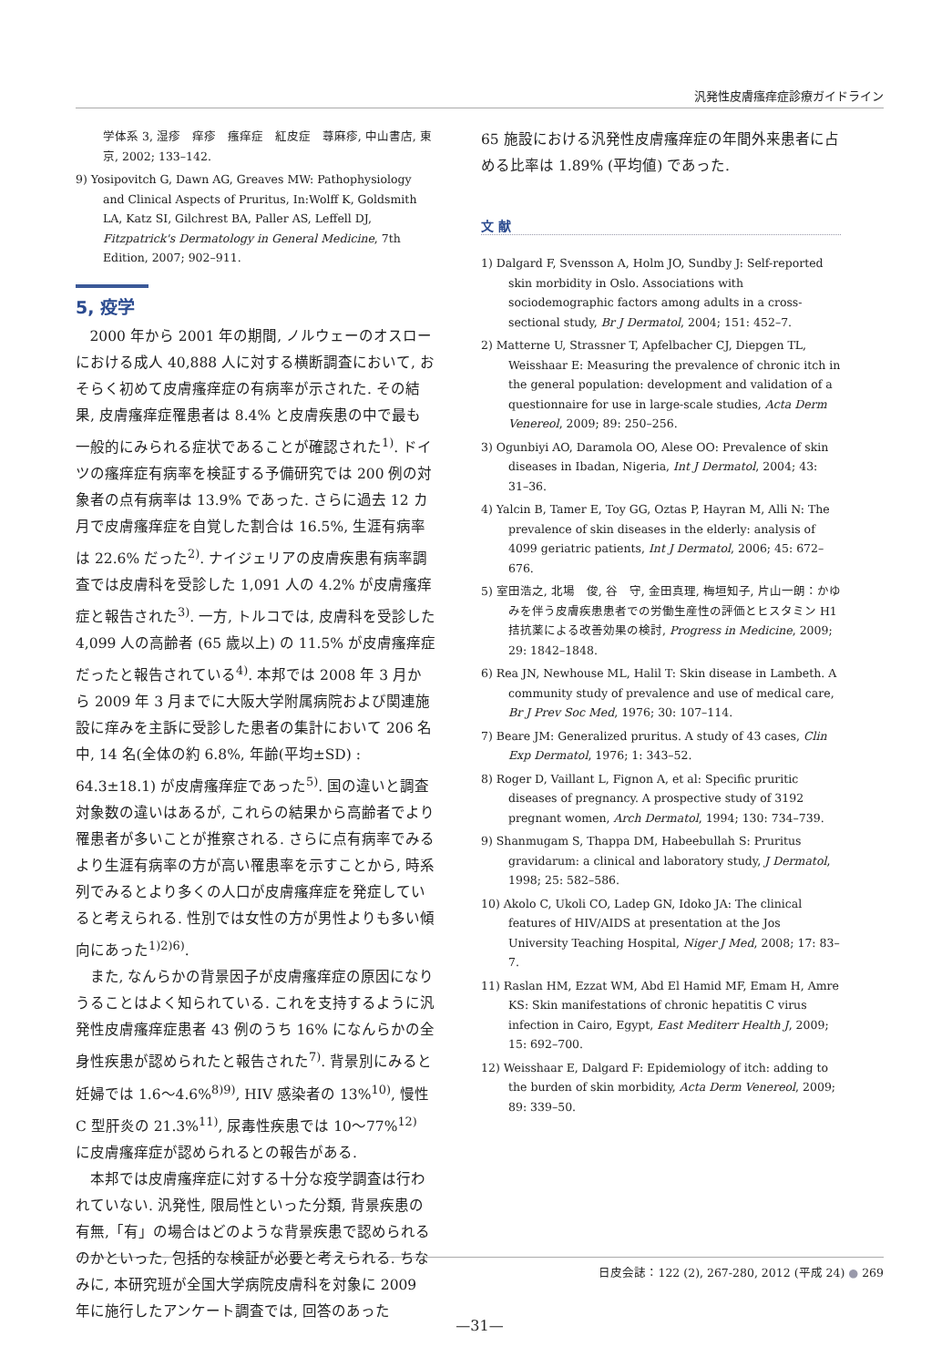汎発性皮膚瘙痒症診療ガイドライン
学体系 3, 湿疹　痒疹　瘙痒症　紅皮症　蕁麻疹, 中山書店, 東京, 2002; 133–142.
9) Yosipovitch G, Dawn AG, Greaves MW: Pathophysiology and Clinical Aspects of Pruritus, In:Wolff K, Goldsmith LA, Katz SI, Gilchrest BA, Paller AS, Leffell DJ, Fitzpatrick's Dermatology in General Medicine, 7th Edition, 2007; 902–911.
5, 疫学
2000 年から 2001 年の期間, ノルウェーのオスローにおける成人 40,888 人に対する横断調査において, おそらく初めて皮膚瘙痒症の有病率が示された. その結果, 皮膚瘙痒症罹患者は 8.4% と皮膚疾患の中で最も一般的にみられる症状であることが確認された<sup>1)</sup>. ドイツの瘙痒症有病率を検証する予備研究では 200 例の対象者の点有病率は 13.9% であった. さらに過去 12 カ月で皮膚瘙痒症を自覚した割合は 16.5%, 生涯有病率は 22.6% だった<sup>2)</sup>. ナイジェリアの皮膚疾患有病率調査では皮膚科を受診した 1,091 人の 4.2% が皮膚瘙痒症と報告された<sup>3)</sup>. 一方, トルコでは, 皮膚科を受診した 4,099 人の高齢者 (65 歳以上) の 11.5% が皮膚瘙痒症だったと報告されている<sup>4)</sup>. 本邦では 2008 年 3 月から 2009 年 3 月までに大阪大学附属病院および関連施設に痒みを主訴に受診した患者の集計において 206 名中, 14 名(全体の約 6.8%, 年齢(平均±SD) : 64.3±18.1) が皮膚瘙痒症であった<sup>5)</sup>. 国の違いと調査対象数の違いはあるが, これらの結果から高齢者でより罹患者が多いことが推察される. さらに点有病率でみるより生涯有病率の方が高い罹患率を示すことから, 時系列でみるとより多くの人口が皮膚瘙痒症を発症していると考えられる. 性別では女性の方が男性よりも多い傾向にあった<sup>1)2)6)</sup>.
また, なんらかの背景因子が皮膚瘙痒症の原因になりうることはよく知られている. これを支持するように汎発性皮膚瘙痒症患者 43 例のうち 16% になんらかの全身性疾患が認められたと報告された<sup>7)</sup>. 背景別にみると妊婦では 1.6～4.6%<sup>8)9)</sup>, HIV 感染者の 13%<sup>10)</sup>, 慢性 C 型肝炎の 21.3%<sup>11)</sup>, 尿毒性疾患では 10～77%<sup>12)</sup> に皮膚瘙痒症が認められるとの報告がある.
本邦では皮膚瘙痒症に対する十分な疫学調査は行われていない. 汎発性, 限局性といった分類, 背景疾患の有無,「有」の場合はどのような背景疾患で認められるのかといった, 包括的な検証が必要と考えられる. ちなみに, 本研究班が全国大学病院皮膚科を対象に 2009 年に施行したアンケート調査では, 回答のあった
65 施設における汎発性皮膚瘙痒症の年間外来患者に占める比率は 1.89% (平均値) であった.
文 献
1) Dalgard F, Svensson A, Holm JO, Sundby J: Self-reported skin morbidity in Oslo. Associations with sociodemographic factors among adults in a cross-sectional study, Br J Dermatol, 2004; 151: 452–7.
2) Matterne U, Strassner T, Apfelbacher CJ, Diepgen TL, Weisshaar E: Measuring the prevalence of chronic itch in the general population: development and validation of a questionnaire for use in large-scale studies, Acta Derm Venereol, 2009; 89: 250–256.
3) Ogunbiyi AO, Daramola OO, Alese OO: Prevalence of skin diseases in Ibadan, Nigeria, Int J Dermatol, 2004; 43: 31–36.
4) Yalcin B, Tamer E, Toy GG, Oztas P, Hayran M, Alli N: The prevalence of skin diseases in the elderly: analysis of 4099 geriatric patients, Int J Dermatol, 2006; 45: 672–676.
5) 室田浩之, 北場　俊, 谷　守, 金田真理, 梅垣知子, 片山一朗：かゆみを伴う皮膚疾患患者での労働生産性の評価とヒスタミン H1 拮抗薬による改善効果の検討, Progress in Medicine, 2009; 29: 1842–1848.
6) Rea JN, Newhouse ML, Halil T: Skin disease in Lambeth. A community study of prevalence and use of medical care, Br J Prev Soc Med, 1976; 30: 107–114.
7) Beare JM: Generalized pruritus. A study of 43 cases, Clin Exp Dermatol, 1976; 1: 343–52.
8) Roger D, Vaillant L, Fignon A, et al: Specific pruritic diseases of pregnancy. A prospective study of 3192 pregnant women, Arch Dermatol, 1994; 130: 734–739.
9) Shanmugam S, Thappa DM, Habeebullah S: Pruritus gravidarum: a clinical and laboratory study, J Dermatol, 1998; 25: 582–586.
10) Akolo C, Ukoli CO, Ladep GN, Idoko JA: The clinical features of HIV/AIDS at presentation at the Jos University Teaching Hospital, Niger J Med, 2008; 17: 83–7.
11) Raslan HM, Ezzat WM, Abd El Hamid MF, Emam H, Amre KS: Skin manifestations of chronic hepatitis C virus infection in Cairo, Egypt, East Mediterr Health J, 2009; 15: 692–700.
12) Weisshaar E, Dalgard F: Epidemiology of itch: adding to the burden of skin morbidity, Acta Derm Venereol, 2009; 89: 339–50.
日皮会誌：122 (2), 267-280, 2012 (平成 24) ● 269
—31—